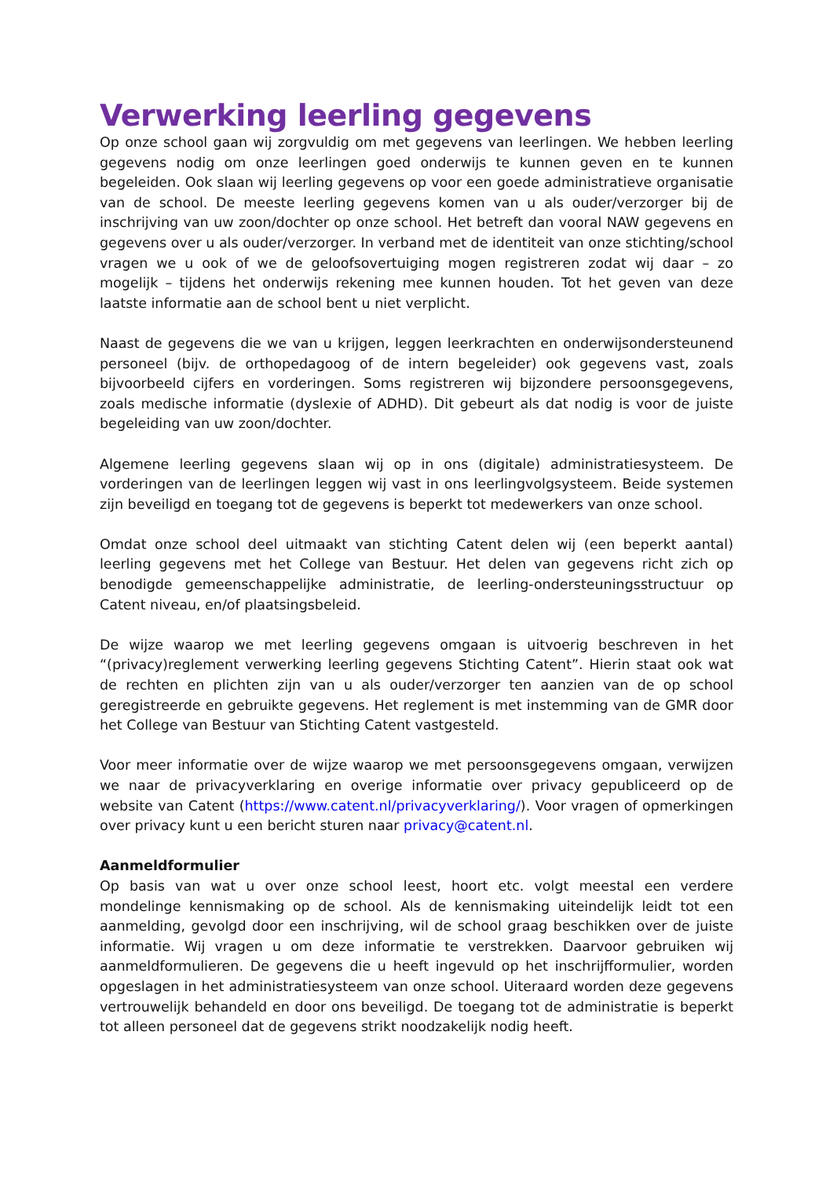Verwerking leerling gegevens
Op onze school gaan wij zorgvuldig om met gegevens van leerlingen. We hebben leerling gegevens nodig om onze leerlingen goed onderwijs te kunnen geven en te kunnen begeleiden. Ook slaan wij leerling gegevens op voor een goede administratieve organisatie van de school. De meeste leerling gegevens komen van u als ouder/verzorger bij de inschrijving van uw zoon/dochter op onze school. Het betreft dan vooral NAW gegevens en gegevens over u als ouder/verzorger. In verband met de identiteit van onze stichting/school vragen we u ook of we de geloofsovertuiging mogen registreren zodat wij daar – zo mogelijk – tijdens het onderwijs rekening mee kunnen houden. Tot het geven van deze laatste informatie aan de school bent u niet verplicht.
Naast de gegevens die we van u krijgen, leggen leerkrachten en onderwijsondersteunend personeel (bijv. de orthopedagoog of de intern begeleider) ook gegevens vast, zoals bijvoorbeeld cijfers en vorderingen. Soms registreren wij bijzondere persoonsgegevens, zoals medische informatie (dyslexie of ADHD). Dit gebeurt als dat nodig is voor de juiste begeleiding van uw zoon/dochter.
Algemene leerling gegevens slaan wij op in ons (digitale) administratiesysteem. De vorderingen van de leerlingen leggen wij vast in ons leerlingvolgsysteem. Beide systemen zijn beveiligd en toegang tot de gegevens is beperkt tot medewerkers van onze school.
Omdat onze school deel uitmaakt van stichting Catent delen wij (een beperkt aantal) leerling gegevens met het College van Bestuur. Het delen van gegevens richt zich op benodigde gemeenschappelijke administratie, de leerling-ondersteuningsstructuur op Catent niveau, en/of plaatsingsbeleid.
De wijze waarop we met leerling gegevens omgaan is uitvoerig beschreven in het “(privacy)reglement verwerking leerling gegevens Stichting Catent”. Hierin staat ook wat de rechten en plichten zijn van u als ouder/verzorger ten aanzien van de op school geregistreerde en gebruikte gegevens. Het reglement is met instemming van de GMR door het College van Bestuur van Stichting Catent vastgesteld.
Voor meer informatie over de wijze waarop we met persoonsgegevens omgaan, verwijzen we naar de privacyverklaring en overige informatie over privacy gepubliceerd op de website van Catent (https://www.catent.nl/privacyverklaring/). Voor vragen of opmerkingen over privacy kunt u een bericht sturen naar privacy@catent.nl.
Aanmeldformulier
Op basis van wat u over onze school leest, hoort etc. volgt meestal een verdere mondelinge kennismaking op de school. Als de kennismaking uiteindelijk leidt tot een aanmelding, gevolgd door een inschrijving, wil de school graag beschikken over de juiste informatie. Wij vragen u om deze informatie te verstrekken. Daarvoor gebruiken wij aanmeldformulieren. De gegevens die u heeft ingevuld op het inschrijfformulier, worden opgeslagen in het administratiesysteem van onze school. Uiteraard worden deze gegevens vertrouwelijk behandeld en door ons beveiligd. De toegang tot de administratie is beperkt tot alleen personeel dat de gegevens strikt noodzakelijk nodig heeft.